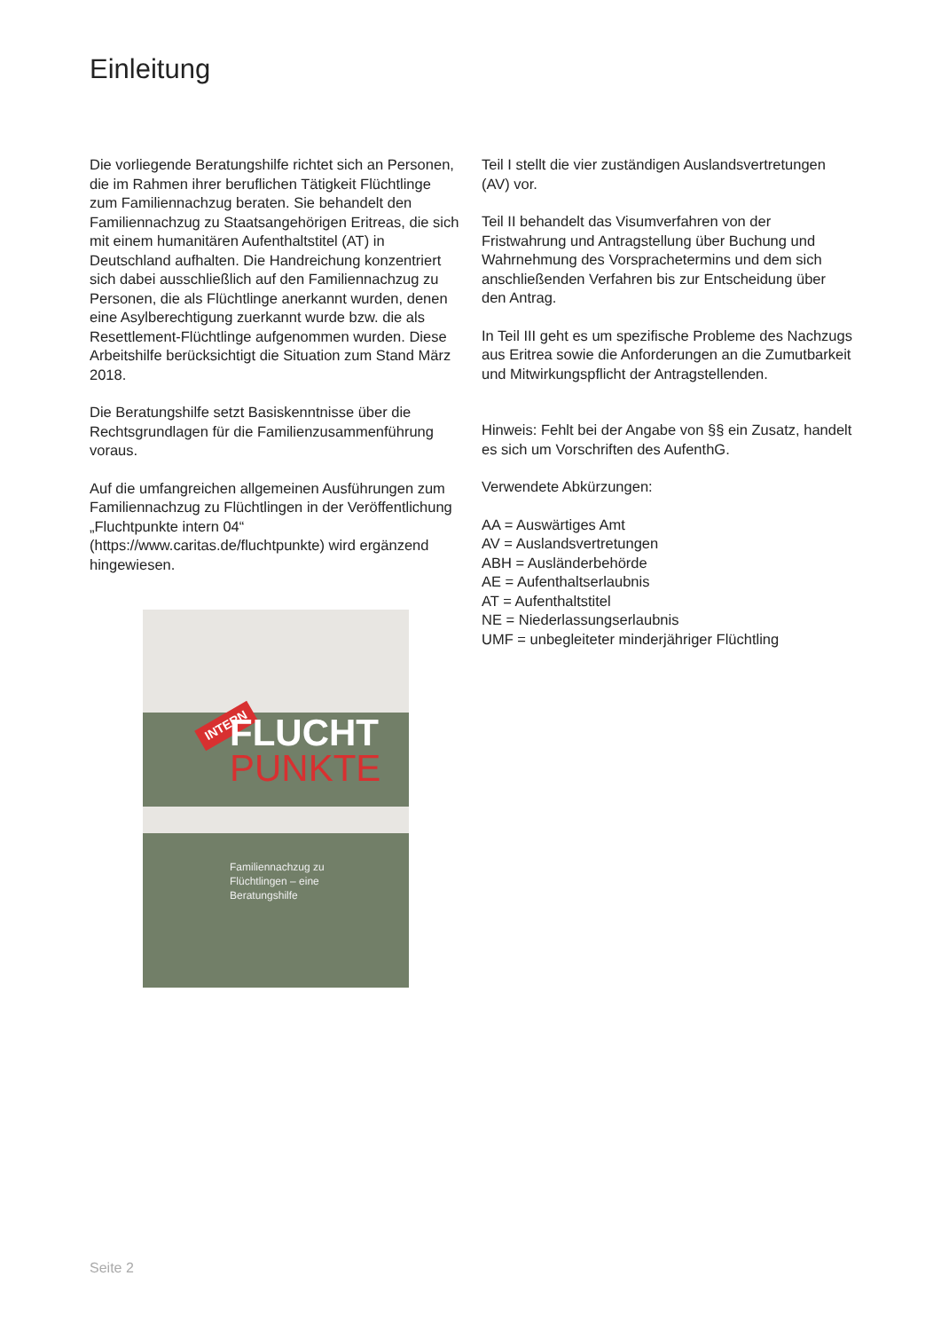Einleitung
Die vorliegende Beratungshilfe richtet sich an Personen, die im Rahmen ihrer beruflichen Tätigkeit Flüchtlinge zum Familiennachzug beraten. Sie behandelt den Familiennachzug zu Staatsangehörigen Eritreas, die sich mit einem humanitären Aufenthaltstitel (AT) in Deutschland aufhalten. Die Handreichung konzentriert sich dabei ausschließlich auf den Familiennachzug zu Personen, die als Flüchtlinge anerkannt wurden, denen eine Asylberechtigung zuerkannt wurde bzw. die als Resettlement-Flüchtlinge aufgenommen wurden. Diese Arbeitshilfe berücksichtigt die Situation zum Stand März 2018.
Die Beratungshilfe setzt Basiskenntnisse über die Rechtsgrundlagen für die Familienzusammenführung voraus.
Auf die umfangreichen allgemeinen Ausführungen zum Familiennachzug zu Flüchtlingen in der Veröffentlichung „Fluchtpunkte intern 04“ (https://www.caritas.de/fluchtpunkte) wird ergänzend hingewiesen.
INTERN
FLUCHT
PUNKTE
Familiennachzug zu
Flüchtlingen – eine
Beratungshilfe
Teil I stellt die vier zuständigen Auslandsvertretungen (AV) vor.
Teil II behandelt das Visumverfahren von der Fristwahrung und Antragstellung über Buchung und Wahrnehmung des Vorsprachetermins und dem sich anschließenden Verfahren bis zur Entscheidung über den Antrag.
In Teil III geht es um spezifische Probleme des Nachzugs aus Eritrea sowie die Anforderungen an die Zumutbarkeit und Mitwirkungspflicht der Antragstellenden.
Hinweis: Fehlt bei der Angabe von §§ ein Zusatz, handelt es sich um Vorschriften des AufenthG.
Verwendete Abkürzungen:
AA = Auswärtiges Amt
AV = Auslandsvertretungen
ABH = Ausländerbehörde
AE = Aufenthaltserlaubnis
AT = Aufenthaltstitel
NE = Niederlassungserlaubnis
UMF = unbegleiteter minderjähriger Flüchtling
Seite 2